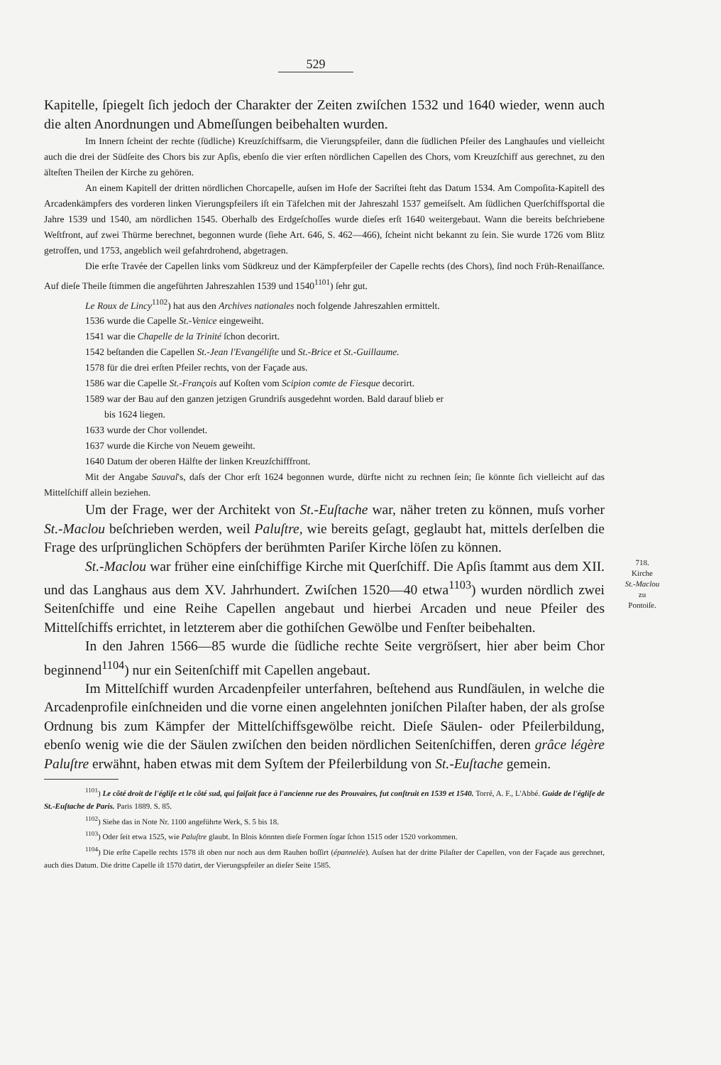529
718.
Kirche
St.-Maclou
zu
Pontoiſe.
Kapitelle, ſpiegelt ſich jedoch der Charakter der Zeiten zwiſchen 1532 und 1640 wieder, wenn auch die alten Anordnungen und Abmeſſungen beibehalten wurden.
Im Innern ſcheint der rechte (ſüdliche) Kreuzſchiffsarm, die Vierungspfeiler, dann die ſüdlichen Pfeiler des Langhauſes und vielleicht auch die drei der Südſeite des Chors bis zur Apſis, ebenſo die vier erſten nördlichen Capellen des Chors, vom Kreuzſchiff aus gerechnet, zu den älteſten Theilen der Kirche zu gehören.
An einem Kapitell der dritten nördlichen Chorcapelle, auſsen im Hofe der Sacriſtei ſteht das Datum 1534. Am Compoſita-Kapitell des Arcadenkämpfers des vorderen linken Vierungspfeilers iſt ein Täfelchen mit der Jahreszahl 1537 gemeiſselt. Am ſüdlichen Querſchiffsportal die Jahre 1539 und 1540, am nördlichen 1545. Oberhalb des Erdgeſchoſſes wurde dieſes erſt 1640 weitergebaut. Wann die bereits beſchriebene Weſtfront, auf zwei Thürme berechnet, begonnen wurde (ſiehe Art. 646, S. 462—466), ſcheint nicht bekannt zu ſein. Sie wurde 1726 vom Blitz getroffen, und 1753, angeblich weil gefahrdrohend, abgetragen.
Die erſte Travée der Capellen links vom Südkreuz und der Kämpferpfeiler der Capelle rechts (des Chors), ſind noch Früh-Renaiſſance. Auf dieſe Theile ſtimmen die angeführten Jahreszahlen 1539 und 1540<sup>1101</sup>) ſehr gut.
Le Roux de Lincy<sup>1102</sup>) hat aus den Archives nationales noch folgende Jahreszahlen ermittelt.
1536 wurde die Capelle St.-Venice eingeweiht.
1541 war die Chapelle de la Trinité ſchon decorirt.
1542 beſtanden die Capellen St.-Jean l'Evangéliſte und St.-Brice et St.-Guillaume.
1578 für die drei erſten Pfeiler rechts, von der Façade aus.
1586 war die Capelle St.-François auf Koſten vom Scipion comte de Fiesque decorirt.
1589 war der Bau auf den ganzen jetzigen Grundriſs ausgedehnt worden. Bald darauf blieb er
bis 1624 liegen.
1633 wurde der Chor vollendet.
1637 wurde die Kirche von Neuem geweiht.
1640 Datum der oberen Hälfte der linken Kreuzſchifffront.
Mit der Angabe Sauval's, daſs der Chor erſt 1624 begonnen wurde, dürfte nicht zu rechnen ſein; ſie könnte ſich vielleicht auf das Mittelſchiff allein beziehen.
Um der Frage, wer der Architekt von St.-Euſtache war, näher treten zu können, muſs vorher St.-Maclou beſchrieben werden, weil Paluſtre, wie bereits geſagt, geglaubt hat, mittels derſelben die Frage des urſprünglichen Schöpfers der berühmten Pariſer Kirche löſen zu können.
St.-Maclou war früher eine einſchiffige Kirche mit Querſchiff. Die Apſis ſtammt aus dem XII. und das Langhaus aus dem XV. Jahrhundert. Zwiſchen 1520—40 etwa<sup>1103</sup>) wurden nördlich zwei Seitenſchiffe und eine Reihe Capellen angebaut und hierbei Arcaden und neue Pfeiler des Mittelſchiffs errichtet, in letzterem aber die gothiſchen Gewölbe und Fenſter beibehalten.
In den Jahren 1566—85 wurde die ſüdliche rechte Seite vergröſsert, hier aber beim Chor beginnend<sup>1104</sup>) nur ein Seitenſchiff mit Capellen angebaut.
Im Mittelſchiff wurden Arcadenpfeiler unterfahren, beſtehend aus Rundſäulen, in welche die Arcadenprofile einſchneiden und die vorne einen angelehnten joniſchen Pilaſter haben, der als groſse Ordnung bis zum Kämpfer der Mittelſchiffsgewölbe reicht. Dieſe Säulen- oder Pfeilerbildung, ebenſo wenig wie die der Säulen zwiſchen den beiden nördlichen Seitenſchiffen, deren grâce légère Paluſtre erwähnt, haben etwas mit dem Syſtem der Pfeilerbildung von St.-Euſtache gemein.
<sup>1101</sup>) Le côté droit de l'égliſe et le côté sud, qui faiſait face à l'ancienne rue des Prouvaires, fut conſtruit en 1539 et 1540. Torré, A. F., L'Abbé. Guide de l'égliſe de St.-Euſtache de Paris. Paris 1889. S. 85.
<sup>1102</sup>) Siehe das in Note Nr. 1100 angeführte Werk, S. 5 bis 18.
<sup>1103</sup>) Oder ſeit etwa 1525, wie Paluſtre glaubt. In Blois könnten dieſe Formen ſogar ſchon 1515 oder 1520 vorkommen.
<sup>1104</sup>) Die erſte Capelle rechts 1578 iſt oben nur noch aus dem Rauhen boſſirt (épannelée). Auſsen hat der dritte Pilaſter der Capellen, von der Façade aus gerechnet, auch dies Datum. Die dritte Capelle iſt 1570 datirt, der Vierungspfeiler an dieſer Seite 1585.